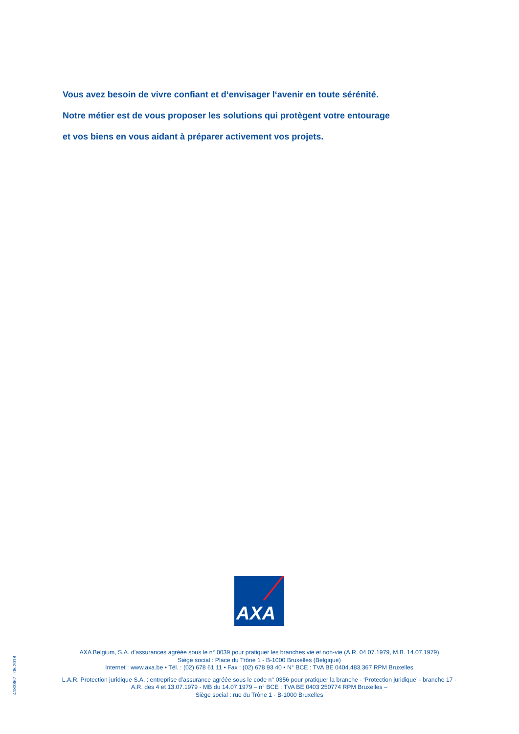Vous avez besoin de vivre confiant et d‘envisager l‘avenir en toute sérénité.
Notre métier est de vous proposer les solutions qui protègent votre entourage
et vos biens en vous aidant à préparer activement vos projets.
AXA
AXA Belgium, S.A. d’assurances agréée sous le n° 0039 pour pratiquer les branches vie et non-vie (A.R. 04.07.1979, M.B. 14.07.1979)
Siège social : Place du Trône 1 - B-1000 Bruxelles (Belgique)
Internet : www.axa.be • Tél. : (02) 678 61 11 • Fax : (02) 678 93 40 • N° BCE : TVA BE 0404.483.367 RPM Bruxelles
L.A.R. Protection juridique S.A. : entreprise d’assurance agréée sous le code n° 0356 pour pratiquer la branche - ‘Protection juridique’ - branche 17 -
A.R. des 4 et 13.07.1979 - MB du 14.07.1979 – n° BCE : TVA BE 0403 250774 RPM Bruxelles –
Siège social : rue du Trône 1 - B-1000 Bruxelles
4183867 - 05.2018